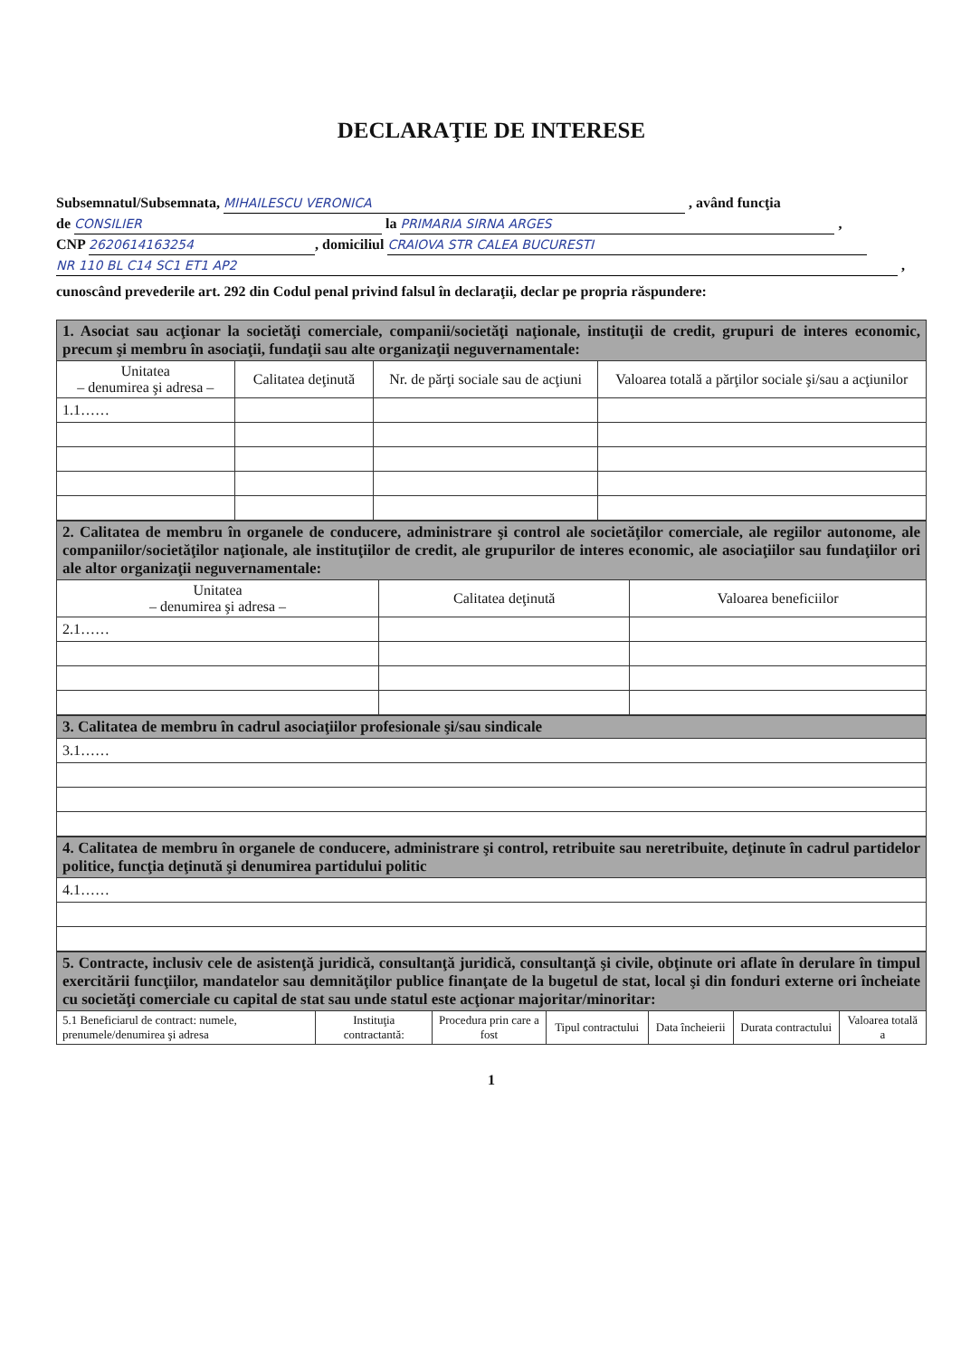DECLARAŢIE DE INTERESE
Subsemnatul/Subsemnata, MIHAILESCU VERONICA , având funcţia
de CONSILIER la PRIMARIA SIRNA ARGES ,
CNP 2620614163254, domiciliul CRAIOVA STR CALEA BUCURESTI
NR 110 BL C14 SC1 ET1 AP2 ,
cunoscând prevederile art. 292 din Codul penal privind falsul în declaraţii, declar pe propria răspundere:
| 1. Asociat sau acţionar la societăţi comerciale, companii/societăţi naţionale, instituţii de credit, grupuri de interes economic, precum şi membru în asociaţii, fundaţii sau alte organizaţii neguvernamentale: | | | |
| Unitatea – denumirea şi adresa – | Calitatea deţinută | Nr. de părţi sociale sau de acţiuni | Valoarea totală a părţilor sociale şi/sau a acţiunilor |
| 1.1…… | | | |
| 2. Calitatea de membru în organele de conducere, administrare şi control ale societăţilor comerciale, ale regiilor autonome, ale companiilor/societăţilor naţionale, ale instituţiilor de credit, ale grupurilor de interes economic, ale asociaţiilor sau fundaţiilor ori ale altor organizaţii neguvernamentale: | | |
| Unitatea – denumirea şi adresa – | Calitatea deţinută | Valoarea beneficiilor |
| 2.1…… | | |
| 3. Calitatea de membru în cadrul asociaţiilor profesionale şi/sau sindicale |
| 3.1…… |
| 4. Calitatea de membru în organele de conducere, administrare şi control, retribuite sau neretribuite, deţinute în cadrul partidelor politice, funcţia deţinută şi denumirea partidului politic |
| 4.1…… |
| 5. Contracte, inclusiv cele de asistenţă juridică, consultanţă juridică, consultanţă şi civile, obţinute ori aflate în derulare în timpul exercitării funcţiilor, mandatelor sau demnităţilor publice finanţate de la bugetul de stat, local şi din fonduri externe ori încheiate cu societăţi comerciale cu capital de stat sau unde statul este acţionar majoritar/minoritar: | | | | | | |
| 5.1 Beneficiarul de contract: numele, prenumele/denumirea şi adresa | Instituţia contractantă: | Procedura prin care a fost | Tipul contractului | Data încheierii | Durata contractului | Valoarea totală a |
1